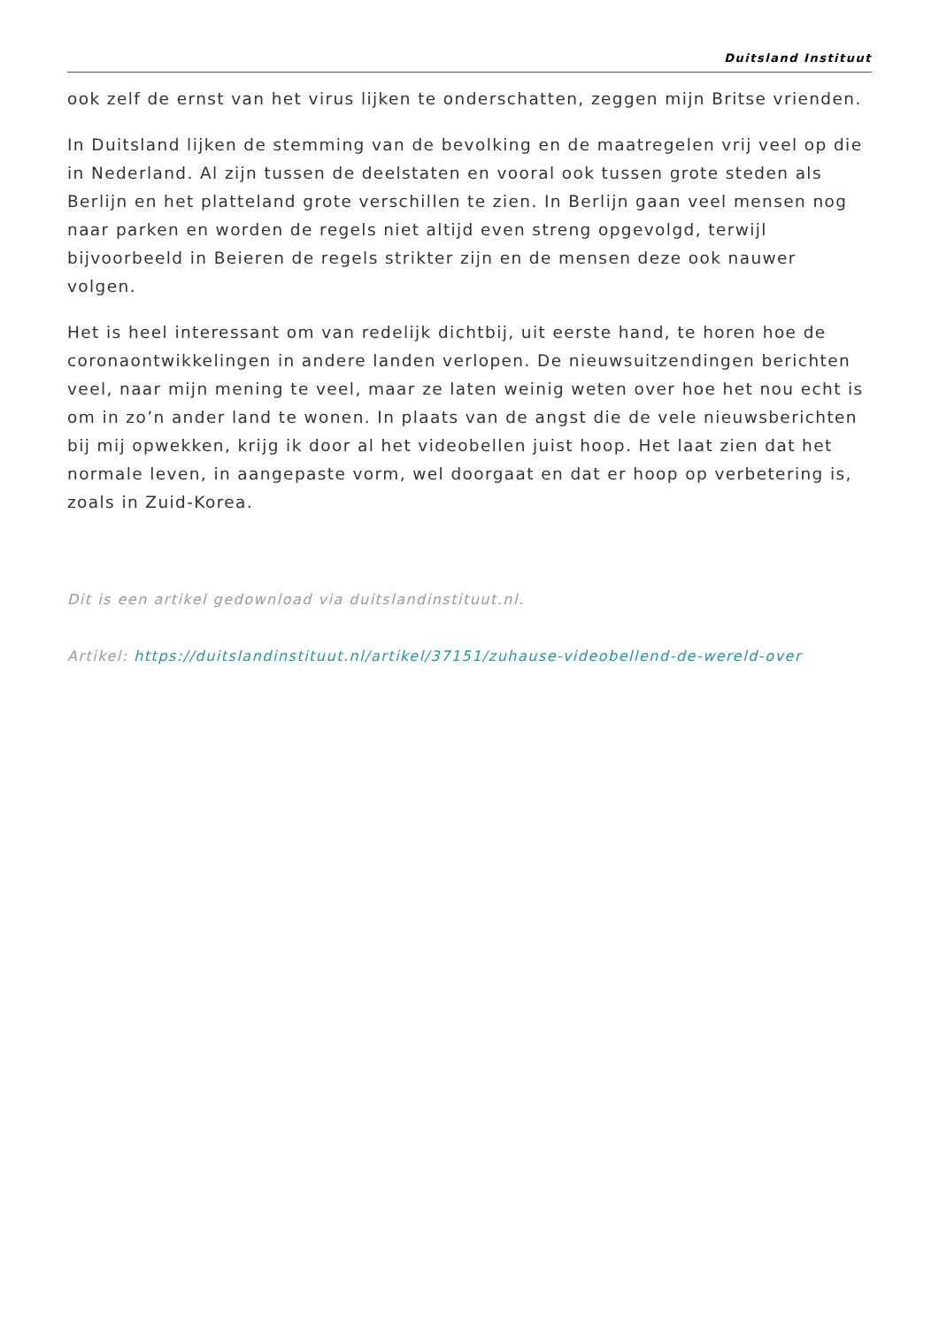Duitsland Instituut
ook zelf de ernst van het virus lijken te onderschatten, zeggen mijn Britse vrienden.
In Duitsland lijken de stemming van de bevolking en de maatregelen vrij veel op die in Nederland. Al zijn tussen de deelstaten en vooral ook tussen grote steden als Berlijn en het platteland grote verschillen te zien. In Berlijn gaan veel mensen nog naar parken en worden de regels niet altijd even streng opgevolgd, terwijl bijvoorbeeld in Beieren de regels strikter zijn en de mensen deze ook nauwer volgen.
Het is heel interessant om van redelijk dichtbij, uit eerste hand, te horen hoe de coronaontwikkelingen in andere landen verlopen. De nieuwsuitzendingen berichten veel, naar mijn mening te veel, maar ze laten weinig weten over hoe het nou echt is om in zo’n ander land te wonen. In plaats van de angst die de vele nieuwsberichten bij mij opwekken, krijg ik door al het videobellen juist hoop. Het laat zien dat het normale leven, in aangepaste vorm, wel doorgaat en dat er hoop op verbetering is, zoals in Zuid-Korea.
Dit is een artikel gedownload via duitslandinstituut.nl.
Artikel: https://duitslandinstituut.nl/artikel/37151/zuhause-videobellend-de-wereld-over